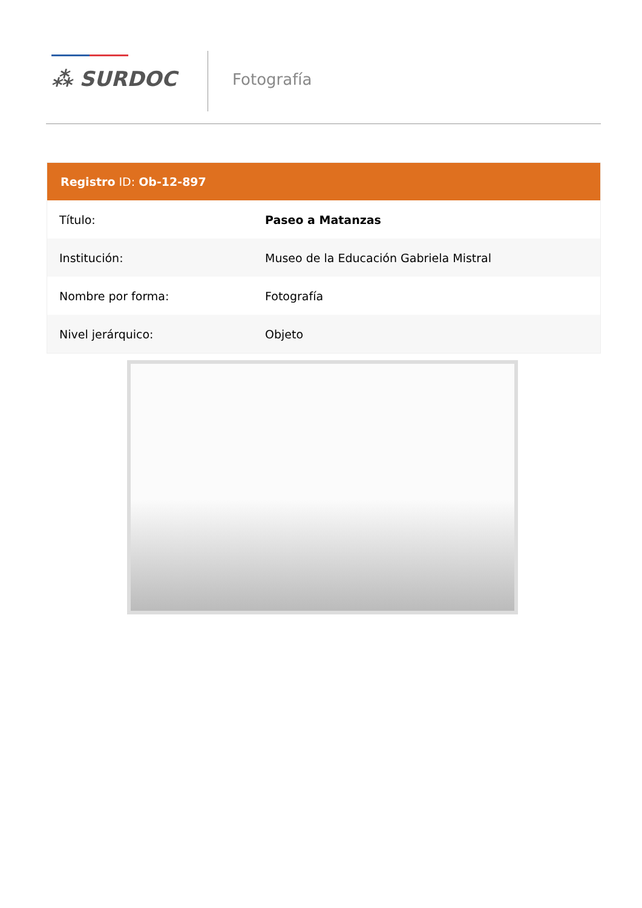⁂ SURDOC Fotografía
Registro ID: Ob-12-897
| Título: | Paseo a Matanzas |
| Institución: | Museo de la Educación Gabriela Mistral |
| Nombre por forma: | Fotografía |
| Nivel jerárquico: | Objeto |